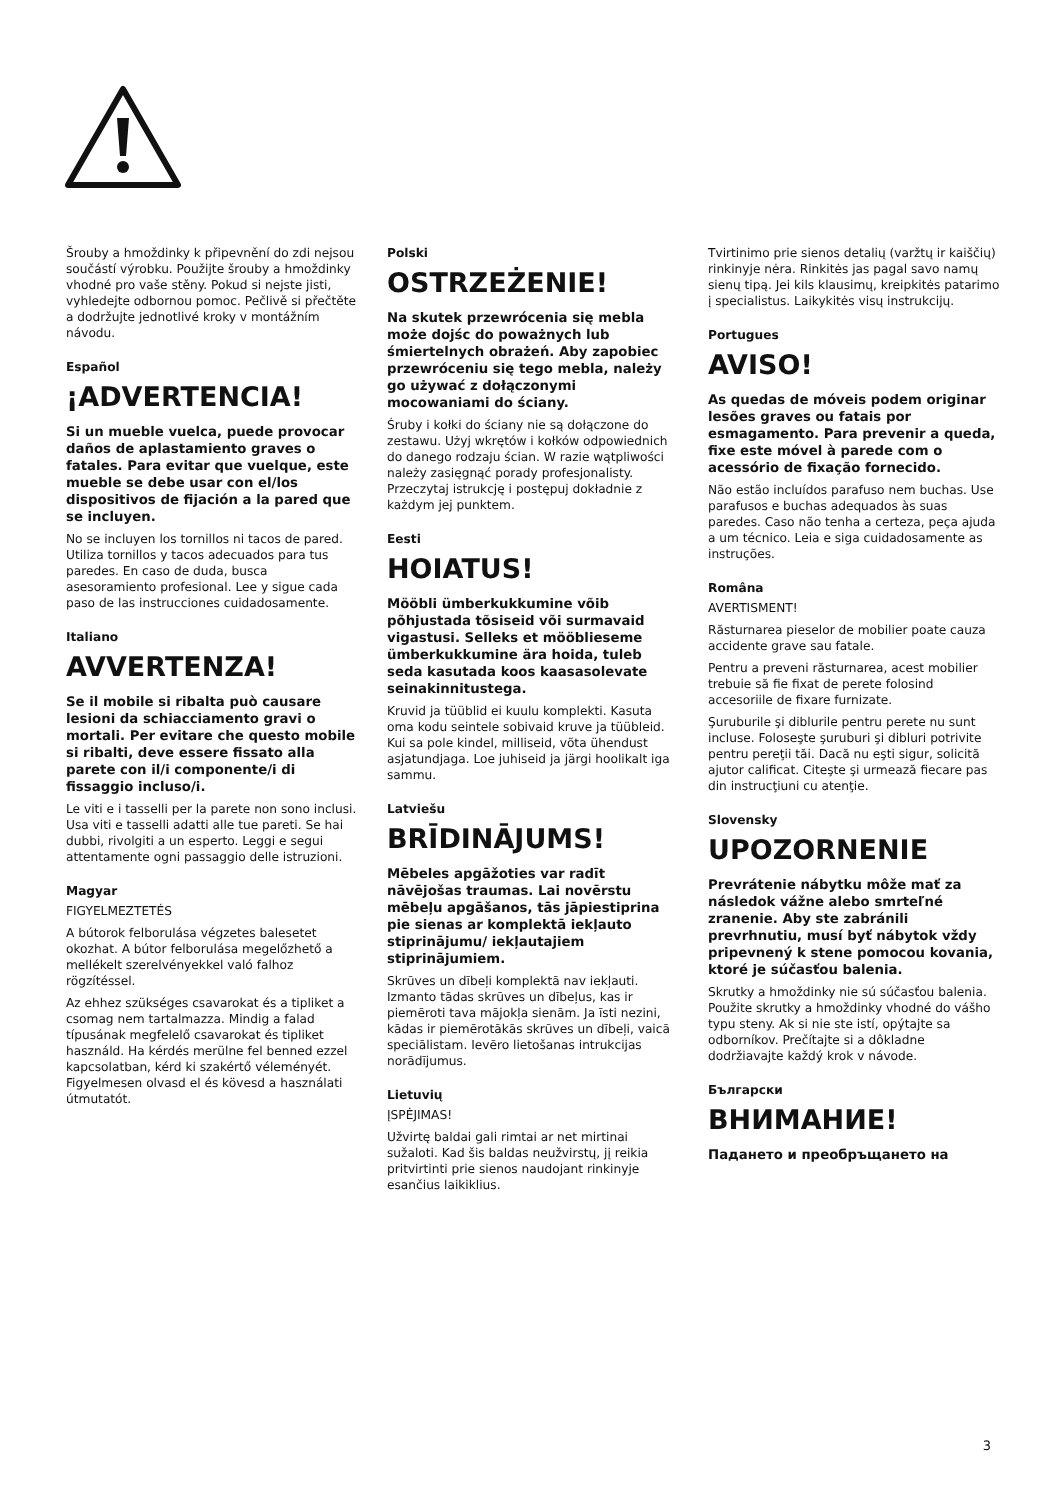Šrouby a hmoždinky k připevnění do zdi nejsou součástí výrobku. Použijte šrouby a hmoždinky vhodné pro vaše stěny. Pokud si nejste jisti, vyhledejte odbornou pomoc. Pečlivě si přečtěte a dodržujte jednotlivé kroky v montážním návodu.
Español
¡ADVERTENCIA!
Si un mueble vuelca, puede provocar daños de aplastamiento graves o fatales. Para evitar que vuelque, este mueble se debe usar con el/los dispositivos de fijación a la pared que se incluyen.
No se incluyen los tornillos ni tacos de pared. Utiliza tornillos y tacos adecuados para tus paredes. En caso de duda, busca asesoramiento profesional. Lee y sigue cada paso de las instrucciones cuidadosamente.
Italiano
AVVERTENZA!
Se il mobile si ribalta può causare lesioni da schiacciamento gravi o mortali. Per evitare che questo mobile si ribalti, deve essere fissato alla parete con il/i componente/i di fissaggio incluso/i.
Le viti e i tasselli per la parete non sono inclusi. Usa viti e tasselli adatti alle tue pareti. Se hai dubbi, rivolgiti a un esperto. Leggi e segui attentamente ogni passaggio delle istruzioni.
Magyar
FIGYELMEZTETÉS
A bútorok felborulása végzetes balesetet okozhat. A bútor felborulása megelőzhető a mellékelt szerelvényekkel való falhoz rögzítéssel.
Az ehhez szükséges csavarokat és a tipliket a csomag nem tartalmazza. Mindig a falad típusának megfelelő csavarokat és tipliket használd. Ha kérdés merülne fel benned ezzel kapcsolatban, kérd ki szakértő véleményét. Figyelmesen olvasd el és kövesd a használati útmutatót.
Polski
OSTRZEŻENIE!
Na skutek przewrócenia się mebla może dojśc do poważnych lub śmiertelnych obrażeń. Aby zapobiec przewróceniu się tego mebla, należy go używać z dołączonymi mocowaniami do ściany.
Śruby i kołki do ściany nie są dołączone do zestawu. Użyj wkrętów i kołków odpowiednich do danego rodzaju ścian. W razie wątpliwości należy zasięgnąć porady profesjonalisty. Przeczytaj istrukcję i postępuj dokładnie z każdym jej punktem.
Eesti
HOIATUS!
Mööbli ümberkukkumine võib põhjustada tõsiseid või surmavaid vigastusi. Selleks et mööblieseme ümberkukkumine ära hoida, tuleb seda kasutada koos kaasasolevate seinakinnitustega.
Kruvid ja tüüblid ei kuulu komplekti. Kasuta oma kodu seintele sobivaid kruve ja tüübleid. Kui sa pole kindel, milliseid, võta ühendust asjatundjaga. Loe juhiseid ja järgi hoolikalt iga sammu.
Latviešu
BRĪDINĀJUMS!
Mēbeles apgāžoties var radīt nāvējošas traumas. Lai novērstu mēbeļu apgāšanos, tās jāpiestiprina pie sienas ar komplektā iekļauto stiprinājumu/ iekļautajiem stiprinājumiem.
Skrūves un dībeļi komplektā nav iekļauti. Izmanto tādas skrūves un dībeļus, kas ir piemēroti tava mājokļa sienām. Ja īsti nezini, kādas ir piemērotākās skrūves un dībeļi, vaicā speciālistam. Ievēro lietošanas intrukcijas norādījumus.
Lietuvių
ĮSPĖJIMAS!
Užvirtę baldai gali rimtai ar net mirtinai sužaloti. Kad šis baldas neužvirstų, jį reikia pritvirtinti prie sienos naudojant rinkinyje esančius laikiklius.
Tvirtinimo prie sienos detalių (varžtų ir kaiščių) rinkinyje nėra. Rinkitės jas pagal savo namų sienų tipą. Jei kils klausimų, kreipkitės patarimo į specialistus. Laikykitės visų instrukcijų.
Portugues
AVISO!
As quedas de móveis podem originar lesões graves ou fatais por esmagamento. Para prevenir a queda, fixe este móvel à parede com o acessório de fixação fornecido.
Não estão incluídos parafuso nem buchas. Use parafusos e buchas adequados às suas paredes. Caso não tenha a certeza, peça ajuda a um técnico. Leia e siga cuidadosamente as instruções.
Româna
AVERTISMENT!
Răsturnarea pieselor de mobilier poate cauza accidente grave sau fatale.
Pentru a preveni răsturnarea, acest mobilier trebuie să fie fixat de perete folosind accesoriile de fixare furnizate.
Şuruburile şi diblurile pentru perete nu sunt incluse. Foloseşte şuruburi şi dibluri potrivite pentru pereţii tăi. Dacă nu eşti sigur, solicită ajutor calificat. Citeşte şi urmează fiecare pas din instrucţiuni cu atenţie.
Slovensky
UPOZORNENIE
Prevrátenie nábytku môže mať za následok vážne alebo smrteľné zranenie. Aby ste zabránili prevrhnutiu, musí byť nábytok vždy pripevnený k stene pomocou kovania, ktoré je súčasťou balenia.
Skrutky a hmoždinky nie sú súčasťou balenia. Použite skrutky a hmoždinky vhodné do vášho typu steny. Ak si nie ste istí, opýtajte sa odborníkov. Prečítajte si a dôkladne dodržiavajte každý krok v návode.
Български
ВНИМАНИЕ!
Падането и преобръщането на
3